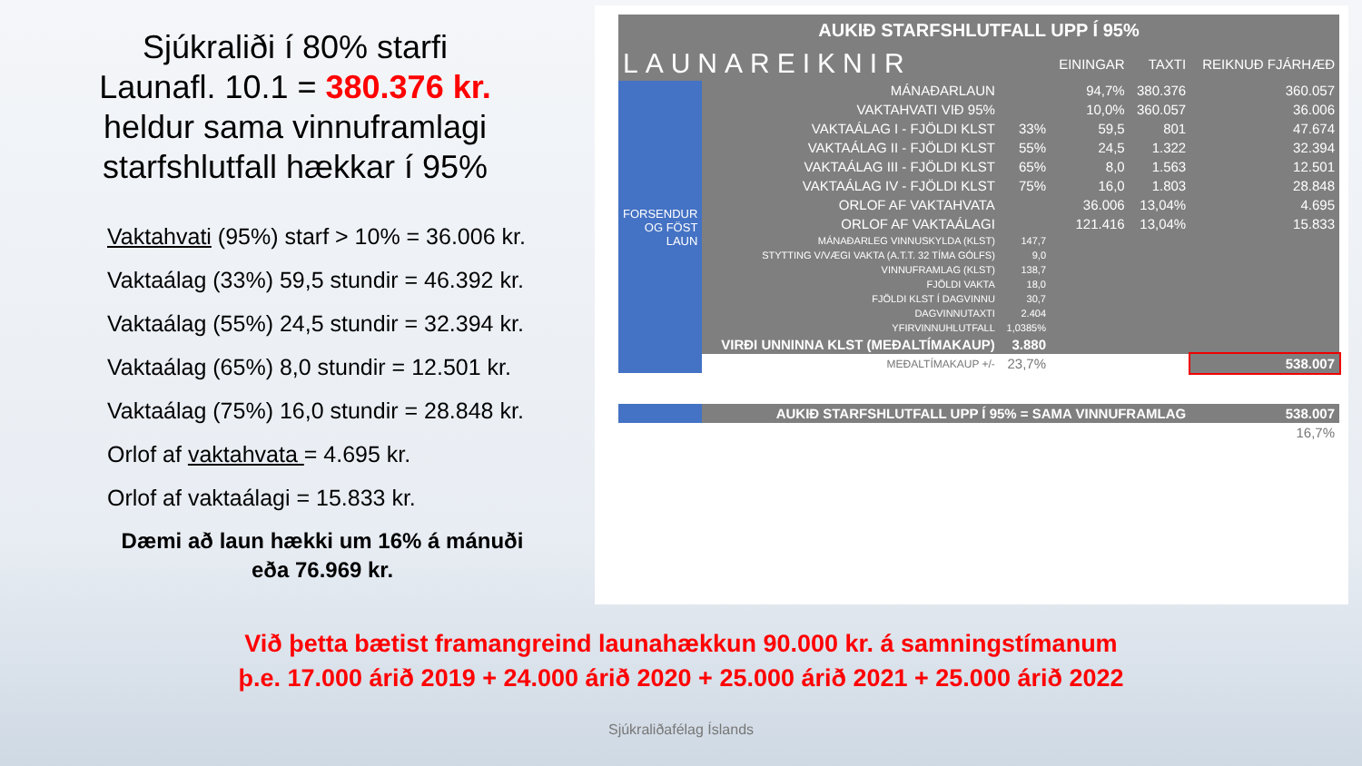Sjúkraliði í 80% starfi
Launafl. 10.1 = 380.376 kr.
heldur sama vinnuframlagi
starfshlutfall hækkar í 95%
Vaktahvati (95%) starf > 10% = 36.006 kr.
Vaktaálag (33%) 59,5 stundir = 46.392 kr.
Vaktaálag (55%) 24,5 stundir = 32.394 kr.
Vaktaálag (65%) 8,0 stundir = 12.501 kr.
Vaktaálag (75%) 16,0 stundir = 28.848 kr.
Orlof af vaktahvata = 4.695 kr.
Orlof af vaktaálagi = 15.833 kr.
Dæmi að laun hækki um 16% á mánuði
eða 76.969 kr.
AUKIÐ STARFSHLUTFALL UPP Í 95%
| LAUNAREIKNIR | | | EININGAR | TAXTI | REIKNUÐ FJÁRHÆÐ |
| --- | --- | --- | --- | --- | --- |
| FORSENDUR OG FÖST LAUN | MÁNAÐARLAUN | | 94,7% | 380.376 | 360.057 |
| | VAKTAHVATI VIÐ 95% | | 10,0% | 360.057 | 36.006 |
| | VAKTAÁLAG I - FJÖLDI KLST | 33% | 59,5 | 801 | 47.674 |
| | VAKTAÁLAG II - FJÖLDI KLST | 55% | 24,5 | 1.322 | 32.394 |
| | VAKTAÁLAG III - FJÖLDI KLST | 65% | 8,0 | 1.563 | 12.501 |
| | VAKTAÁLAG IV - FJÖLDI KLST | 75% | 16,0 | 1.803 | 28.848 |
| | ORLOF AF VAKTAHVATA | | 36.006 | 13,04% | 4.695 |
| | ORLOF AF VAKTAÁLAGI | | 121.416 | 13,04% | 15.833 |
| | MÁNAÐARLEG VINNUSKYLDA (KLST) | 147,7 | | | |
| | STYTTING V/VÆGI VAKTA (A.T.T. 32 TÍMA GÓLFS) | 9,0 | | | |
| | VINNUFRAMLAG (KLST) | 138,7 | | | |
| | FJÖLDI VAKTA | 18,0 | | | |
| | FJÖLDI KLST Í DAGVINNU | 30,7 | | | |
| | DAGVINNUTAXTI | 2.404 | | | |
| | YFIRVINNUHLUTFALL | 1,0385% | | | |
| | VIRÐI UNNINNA KLST (MEÐALTÍMAKAUP) | 3.880 | | | |
| | MEÐALTÍMAKAUP +/- | 23,7% | | | 538.007 |
| | AUKIÐ STARFSHLUTFALL UPP Í 95% = SAMA VINNUFRAMLAG | | | | 538.007 |
| 16,7% | | | | | |
Við þetta bætist framangreind launahækkun 90.000 kr. á samningstímanum
þ.e. 17.000 árið 2019 + 24.000 árið 2020 + 25.000 árið 2021 + 25.000 árið 2022
Sjúkraliðafélag Íslands